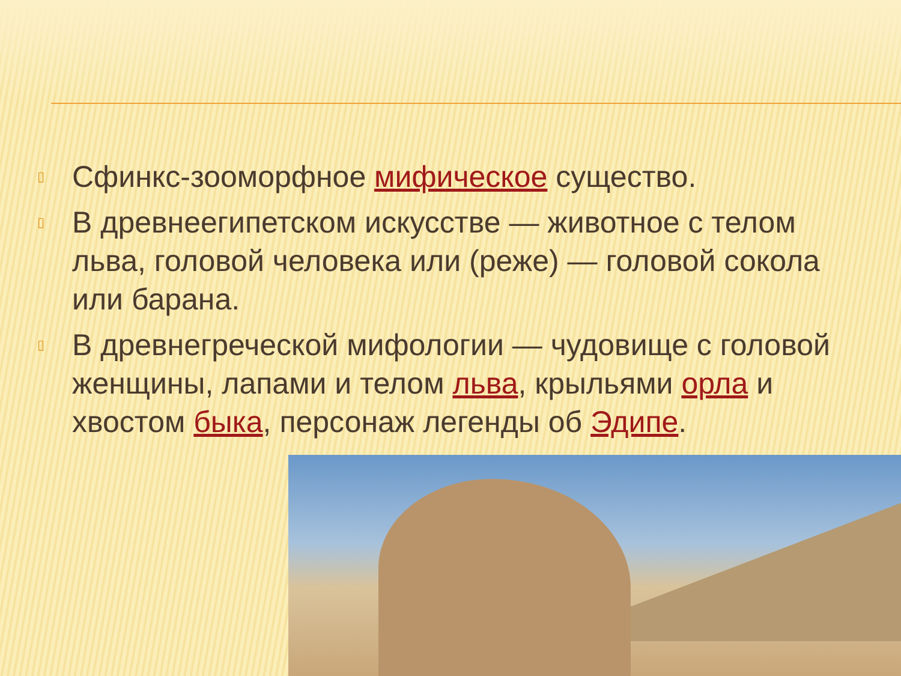▯ Сфинкс-зооморфное мифическое существо.
▯ В древнеегипетском искусстве — животное с телом льва, головой человека или (реже) — головой сокола или барана.
▯ В древнегреческой мифологии — чудовище с головой женщины, лапами и телом льва, крыльями орла и хвостом быка, персонаж легенды об Эдипе.